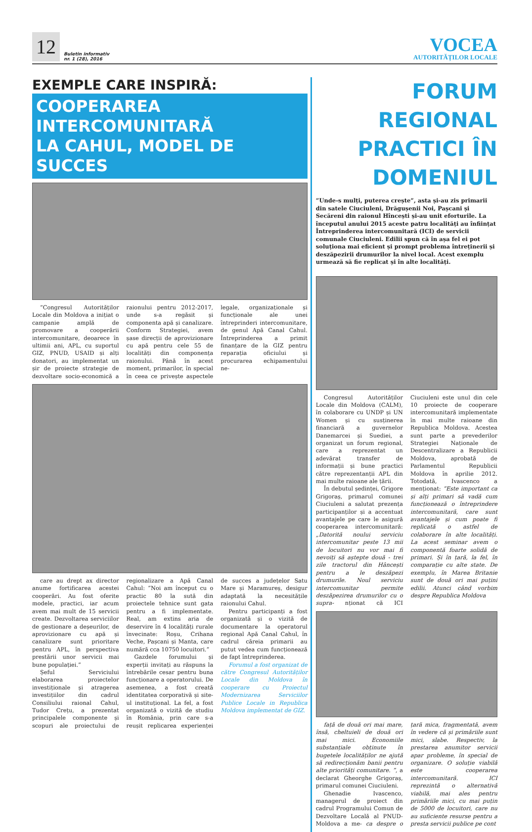12 Buletin informativ
nr. 1 (28), 2016
VOCEA
AUTORITĂȚILOR LOCALE
EXEMPLE CARE INSPIRĂ:
COOPERAREA INTERCOMUNITARĂ
LA CAHUL, MODEL DE SUCCES
”Congresul Autorităților Locale din Moldova a inițiat o campanie amplă de promovare a cooperării intercomunitare, deoarece în ultimii ani, APL, cu suportul GIZ, PNUD, USAID și alți donatori, au implementat un șir de proiecte strategie de dezvoltare socio-economică a raionului pentru 2012-2017, unde s-a regăsit și componenta apă și canalizare. Conform Strategiei, avem șase direcții de aprovizionare cu apă pentru cele 55 de localități din componența raionului. Până în acest moment, primarilor, în special în ceea ce privește aspectele legale, organizaționale și funcționale ale unei întreprinderi intercomunitare, de genul Apă Canal Cahul. Întreprinderea a primit finanțare de la GIZ pentru reparația oficiului și procurarea echipamentului ne-
care au drept ax director anume fortificarea acestei cooperări. Au fost oferite modele, practici, iar acum avem mai mult de 15 servicii create. Dezvoltarea serviciilor de gestionare a deșeurilor, de aprovizionare cu apă și canalizare sunt prioritare pentru APL, în perspectiva prestării unor servicii mai bune populației.”
Șeful Serviciului elaborarea proiectelor investiționale și atragerea investițiilor din cadrul Consiliului raional Cahul, Tudor Crețu, a prezentat principalele componente și scopuri ale proiectului de regionalizare a Apă Canal Cahul: ”Noi am început cu o practic 80 la sută din proiectele tehnice sunt gata pentru a fi implementate. Real, am extins aria de deservire în 4 localități rurale învecinate: Roșu, Crihana Veche, Pașcani și Manta, care numără cca 10750 locuitori.”
Gazdele forumului și experții invitați au răspuns la întrebările cesar pentru buna funcționare a operatorului. De asemenea, a fost creată identitatea corporativă și site-ul instituțional. La fel, a fost organizată o vizită de studiu în România, prin care s-a reușit replicarea experienței de succes a județelor Satu Mare și Maramureș, desigur adaptată la necesitățile raionului Cahul.
Pentru participanți a fost organizată și o vizită de documentare la operatorul regional Apă Canal Cahul, în cadrul căreia primarii au putut vedea cum funcționează de fapt întreprinderea.
Forumul a fost organizat de către Congresul Autorităților Locale din Moldova în cooperare cu Proiectul Modernizarea Serviciilor Publice Locale in Republica Moldova implementat de GIZ.
FORUM REGIONAL
PRACTICI ÎN DOMENIUL
”Unde-s mulți, puterea crește”, asta și-au zis primarii din satele Ciuciuleni, Drăgușenii Noi, Pașcani și Secăreni din raionul Hîncești și-au unit eforturile. La începutul anului 2015 aceste patru localități au înființat Întreprinderea intercomunitară (ICI) de servicii comunale Ciuciuleni. Edilii spun că în așa fel ei pot soluționa mai eficient și prompt problema întreținerii și deszăpezirii drumurilor la nivel local. Acest exemplu urmează să fie replicat și în alte localități.
Congresul Autorităților Locale din Moldova (CALM), în colaborare cu UNDP și UN Women și cu susținerea financiară a guvernelor Danemarcei și Suediei, a organizat un forum regional, care a reprezentat un adevărat transfer de informații și bune practici către reprezentanții APL din mai multe raioane ale țării.
În debutul ședinței, Grigore Grigoraș, primarul comunei Ciuciuleni a salutat prezența participanților și a accentuat avantajele pe care le asigură cooperarea intercomunitară: „Datorită noului serviciu intercomunitar peste 13 mii de locuitori nu vor mai fi nevoiți să aștepte două - trei zile tractorul din Hâncești pentru a le deszăpezi drumurile. Noul serviciu intercomunitar permite deszăpezirea drumurilor cu o supra- nționat că ICI Ciuciuleni este unul din cele 10 proiecte de cooperare intercomunitară implementate în mai multe raioane din Republica Moldova. Acestea sunt parte a prevederilor Strategiei Naționale de Descentralizare a Republicii Moldova, aprobată de Parlamentul Republicii Moldova în aprilie 2012. Totodată, Ivascenco a menționat: ”Este important ca și alți primari să vadă cum funcționează o întreprindere intercomunitară, care sunt avantajele și cum poate fi replicată o astfel de colaborare în alte localități. La acest seminar avem o componentă foarte solidă de primari. Și în țară, la fel, în comparație cu alte state. De exemplu, în Marea Britanie sunt de două ori mai puțini edilii. Atunci când vorbim despre Republica Moldova
față de două ori mai mare, însă, cheltuieli de două ori mai mici. Economiile substanțiale obținute în bugetele localităților ne ajută să redirecționăm banii pentru alte priorități comunitare. ”, a declarat Gheorghe Grigoraș, primarul comunei Ciuciuleni.
Ghenadie Ivascenco, managerul de proiect din cadrul Programului Comun de Dezvoltare Locală al PNUD-Moldova a me- ca despre o țară mica, fragmentată, avem în vedere că și primăriile sunt mici, slabe. Respectiv, la prestarea anumitor servicii apar probleme, în special de organizare. O soluție viabilă este cooperarea intercomunitară. ICI reprezintă o alternativă viabilă, mai ales pentru primăriile mici, cu mai puțin de 5000 de locuitori, care nu au suficiente resurse pentru a presta servicii publice pe cont